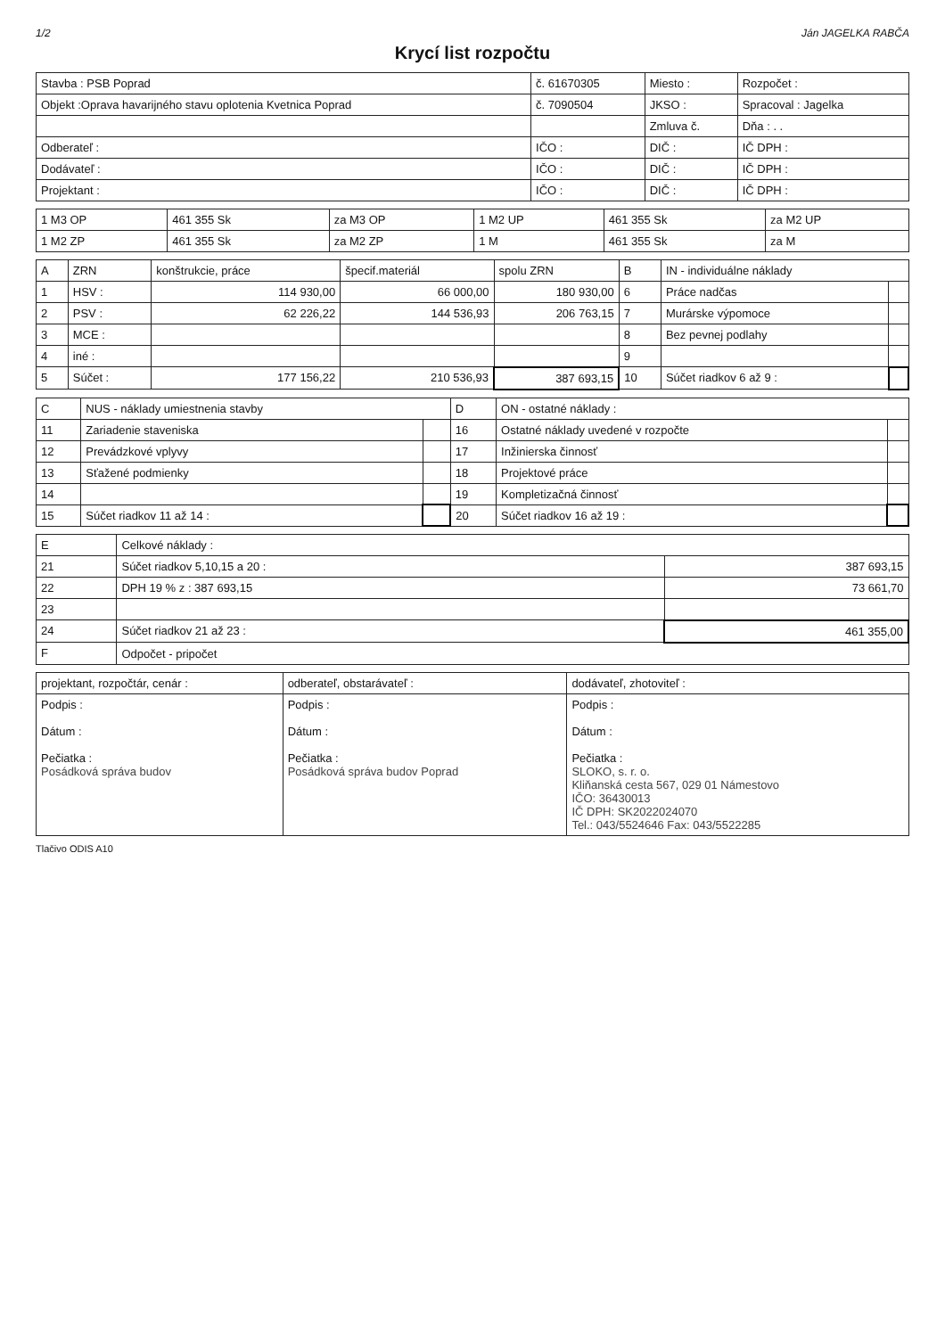1/2 Ján JAGELKA RABČA
Krycí list rozpočtu
| Stavba : PSB Poprad | č. 61670305 | Miesto : | Rozpočet : |
| Objekt :Oprava havarijného stavu oplotenia Kvetnica Poprad | č. 7090504 | JKSO : | Spracoval : Jagelka |
| | | Zmluva č. | Dňa : . . |
| Odberateľ : | IČO : | DIČ : | IČ DPH : |
| Dodávateľ : | IČO : | DIČ : | IČ DPH : |
| Projektant : | IČO : | DIČ : | IČ DPH : |
| 1 M3 OP | 461 355 Sk | za M3 OP | 1 M2 UP | 461 355 Sk | za M2 UP |
| 1 M2 ZP | 461 355 Sk | za M2 ZP | 1 M | 461 355 Sk | za M |
| A | ZRN | konštrukcie, práce | špecif.materiál | spolu ZRN | B | IN - individuálne náklady | |
| --- | --- | --- | --- | --- | --- | --- | --- |
| 1 | HSV : | 114 930,00 | 66 000,00 | 180 930,00 | 6 | Práce nadčas | |
| 2 | PSV : | 62 226,22 | 144 536,93 | 206 763,15 | 7 | Murárske výpomoce | |
| 3 | MCE : | | | | 8 | Bez pevnej podlahy | |
| 4 | iné : | | | | 9 | | |
| 5 | Súčet : | 177 156,22 | 210 536,93 | 387 693,15 | 10 | Súčet riadkov 6 až 9 : | |
| C | NUS - náklady umiestnenia stavby | | D | ON - ostatné náklady : | |
| --- | --- | --- | --- | --- | --- |
| 11 | Zariadenie staveniska | | 16 | Ostatné náklady uvedené v rozpočte | |
| 12 | Prevádzkové vplyvy | | 17 | Inžinierska činnosť | |
| 13 | Sťažené podmienky | | 18 | Projektové práce | |
| 14 | | | 19 | Kompletizačná činnosť | |
| 15 | Súčet riadkov 11 až 14 : | | 20 | Súčet riadkov 16 až 19 : | |
| E | Celkové náklady : | |
| --- | --- | --- |
| 21 | Súčet riadkov 5,10,15 a 20 : | 387 693,15 |
| 22 | DPH 19 % z : 387 693,15 | 73 661,70 |
| 23 | | |
| 24 | Súčet riadkov 21 až 23 : | 461 355,00 |
| F | Odpočet - pripočet | |
| projektant, rozpočtár, cenár : | odberateľ, obstarávateľ : | dodávateľ, zhotoviteľ : |
| --- | --- | --- |
| Podpis : Dátum : Pečiatka : Posádková správa budov | Podpis : Dátum : Pečiatka : Posádková správa budov Poprad | Podpis : Dátum : Pečiatka : SLOKO, s. r. o. Kliňanská cesta 567, 029 01 Námestovo IČO: 36430013 IČ DPH: SK2022024070 Tel.: 043/5524646 Fax: 043/5522285 |
Tlačivo ODIS A10